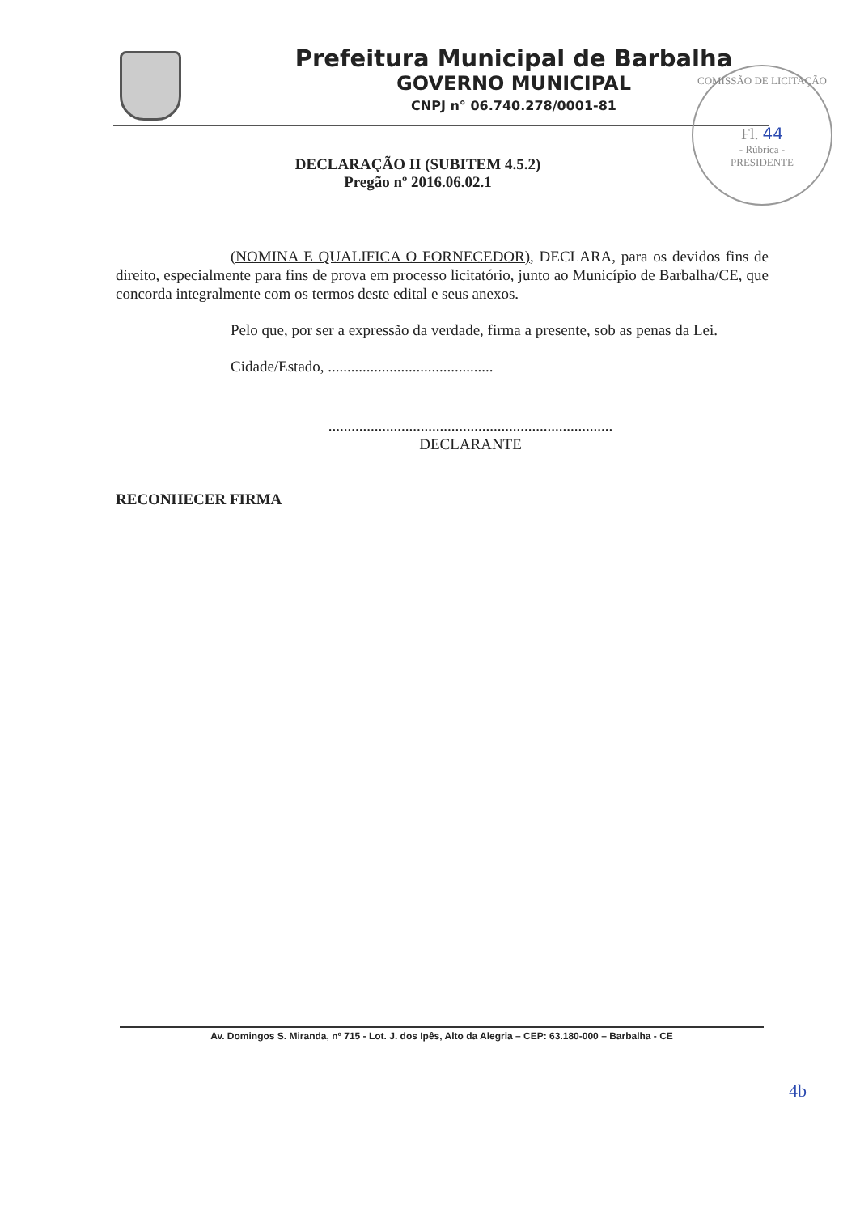Prefeitura Municipal de Barbalha
GOVERNO MUNICIPAL
CNPJ n° 06.740.278/0001-81
COMISSÃO DE LICITAÇÃO
Fl. 44
- Rúbrica -
PRESIDENTE
DECLARAÇÃO II (SUBITEM 4.5.2)
Pregão nº 2016.06.02.1
(NOMINA E QUALIFICA O FORNECEDOR), DECLARA, para os devidos fins de direito, especialmente para fins de prova em processo licitatório, junto ao Município de Barbalha/CE, que concorda integralmente com os termos deste edital e seus anexos.
Pelo que, por ser a expressão da verdade, firma a presente, sob as penas da Lei.
Cidade/Estado, ...........................................
..........................................................................
DECLARANTE
RECONHECER FIRMA
Av. Domingos S. Miranda, nº 715 - Lot. J. dos Ipês, Alto da Alegria – CEP: 63.180-000 – Barbalha - CE
4b